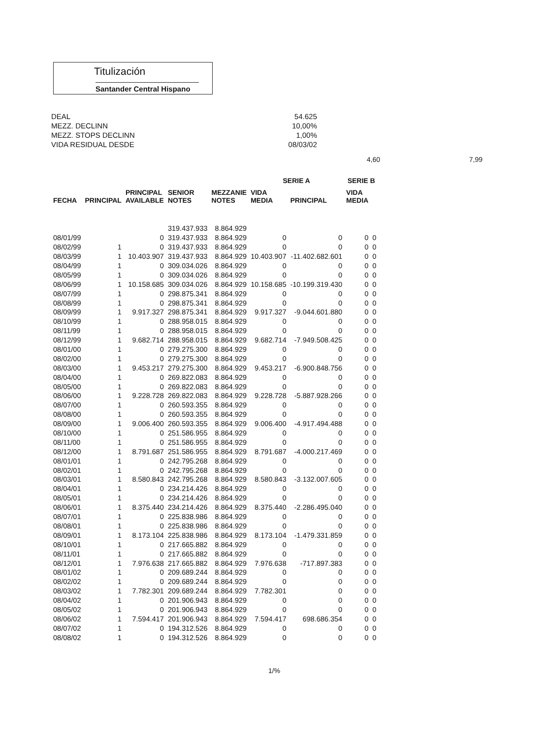Titulización
Santander Central Hispano
DEAL 54.625
MEZZ. DECLINN 10,00%
MEZZ. STOPS DECLINN 1,00%
VIDA RESIDUAL DESDE 08/03/02
4,60 7,99
| FECHA | | PRINCIPAL AVAILABLE | SENIOR NOTES | MEZZANIE NOTES | SERIE A | | SERIE B | |
| --- | --- | --- | --- | --- | --- | --- | --- | --- |
| | PRINCIPAL | | | | VIDA MEDIA | PRINCIPAL | VIDA MEDIA | |
| | | | 319.437.933 | 8.864.929 | | | | |
| 08/01/99 | | 0 | 319.437.933 | 8.864.929 | 0 | 0 | 0 | 0 |
| 08/02/99 | 1 | 0 | 319.437.933 | 8.864.929 | 0 | 0 | 0 | 0 |
| 08/03/99 | 1 | 10.403.907 | 319.437.933 | 8.864.929 | 10.403.907 | -11.402.682.601 | 0 | 0 |
| 08/04/99 | 1 | 0 | 309.034.026 | 8.864.929 | 0 | 0 | 0 | 0 |
| 08/05/99 | 1 | 0 | 309.034.026 | 8.864.929 | 0 | 0 | 0 | 0 |
| 08/06/99 | 1 | 10.158.685 | 309.034.026 | 8.864.929 | 10.158.685 | -10.199.319.430 | 0 | 0 |
| 08/07/99 | 1 | 0 | 298.875.341 | 8.864.929 | 0 | 0 | 0 | 0 |
| 08/08/99 | 1 | 0 | 298.875.341 | 8.864.929 | 0 | 0 | 0 | 0 |
| 08/09/99 | 1 | 9.917.327 | 298.875.341 | 8.864.929 | 9.917.327 | -9.044.601.880 | 0 | 0 |
| 08/10/99 | 1 | 0 | 288.958.015 | 8.864.929 | 0 | 0 | 0 | 0 |
| 08/11/99 | 1 | 0 | 288.958.015 | 8.864.929 | 0 | 0 | 0 | 0 |
| 08/12/99 | 1 | 9.682.714 | 288.958.015 | 8.864.929 | 9.682.714 | -7.949.508.425 | 0 | 0 |
| 08/01/00 | 1 | 0 | 279.275.300 | 8.864.929 | 0 | 0 | 0 | 0 |
| 08/02/00 | 1 | 0 | 279.275.300 | 8.864.929 | 0 | 0 | 0 | 0 |
| 08/03/00 | 1 | 9.453.217 | 279.275.300 | 8.864.929 | 9.453.217 | -6.900.848.756 | 0 | 0 |
| 08/04/00 | 1 | 0 | 269.822.083 | 8.864.929 | 0 | 0 | 0 | 0 |
| 08/05/00 | 1 | 0 | 269.822.083 | 8.864.929 | 0 | 0 | 0 | 0 |
| 08/06/00 | 1 | 9.228.728 | 269.822.083 | 8.864.929 | 9.228.728 | -5.887.928.266 | 0 | 0 |
| 08/07/00 | 1 | 0 | 260.593.355 | 8.864.929 | 0 | 0 | 0 | 0 |
| 08/08/00 | 1 | 0 | 260.593.355 | 8.864.929 | 0 | 0 | 0 | 0 |
| 08/09/00 | 1 | 9.006.400 | 260.593.355 | 8.864.929 | 9.006.400 | -4.917.494.488 | 0 | 0 |
| 08/10/00 | 1 | 0 | 251.586.955 | 8.864.929 | 0 | 0 | 0 | 0 |
| 08/11/00 | 1 | 0 | 251.586.955 | 8.864.929 | 0 | 0 | 0 | 0 |
| 08/12/00 | 1 | 8.791.687 | 251.586.955 | 8.864.929 | 8.791.687 | -4.000.217.469 | 0 | 0 |
| 08/01/01 | 1 | 0 | 242.795.268 | 8.864.929 | 0 | 0 | 0 | 0 |
| 08/02/01 | 1 | 0 | 242.795.268 | 8.864.929 | 0 | 0 | 0 | 0 |
| 08/03/01 | 1 | 8.580.843 | 242.795.268 | 8.864.929 | 8.580.843 | -3.132.007.605 | 0 | 0 |
| 08/04/01 | 1 | 0 | 234.214.426 | 8.864.929 | 0 | 0 | 0 | 0 |
| 08/05/01 | 1 | 0 | 234.214.426 | 8.864.929 | 0 | 0 | 0 | 0 |
| 08/06/01 | 1 | 8.375.440 | 234.214.426 | 8.864.929 | 8.375.440 | -2.286.495.040 | 0 | 0 |
| 08/07/01 | 1 | 0 | 225.838.986 | 8.864.929 | 0 | 0 | 0 | 0 |
| 08/08/01 | 1 | 0 | 225.838.986 | 8.864.929 | 0 | 0 | 0 | 0 |
| 08/09/01 | 1 | 8.173.104 | 225.838.986 | 8.864.929 | 8.173.104 | -1.479.331.859 | 0 | 0 |
| 08/10/01 | 1 | 0 | 217.665.882 | 8.864.929 | 0 | 0 | 0 | 0 |
| 08/11/01 | 1 | 0 | 217.665.882 | 8.864.929 | 0 | 0 | 0 | 0 |
| 08/12/01 | 1 | 7.976.638 | 217.665.882 | 8.864.929 | 7.976.638 | -717.897.383 | 0 | 0 |
| 08/01/02 | 1 | 0 | 209.689.244 | 8.864.929 | 0 | 0 | 0 | 0 |
| 08/02/02 | 1 | 0 | 209.689.244 | 8.864.929 | 0 | 0 | 0 | 0 |
| 08/03/02 | 1 | 7.782.301 | 209.689.244 | 8.864.929 | 7.782.301 | 0 | 0 | 0 |
| 08/04/02 | 1 | 0 | 201.906.943 | 8.864.929 | 0 | 0 | 0 | 0 |
| 08/05/02 | 1 | 0 | 201.906.943 | 8.864.929 | 0 | 0 | 0 | 0 |
| 08/06/02 | 1 | 7.594.417 | 201.906.943 | 8.864.929 | 7.594.417 | 698.686.354 | 0 | 0 |
| 08/07/02 | 1 | 0 | 194.312.526 | 8.864.929 | 0 | 0 | 0 | 0 |
| 08/08/02 | 1 | 0 | 194.312.526 | 8.864.929 | 0 | 0 | 0 | 0 |
1/%